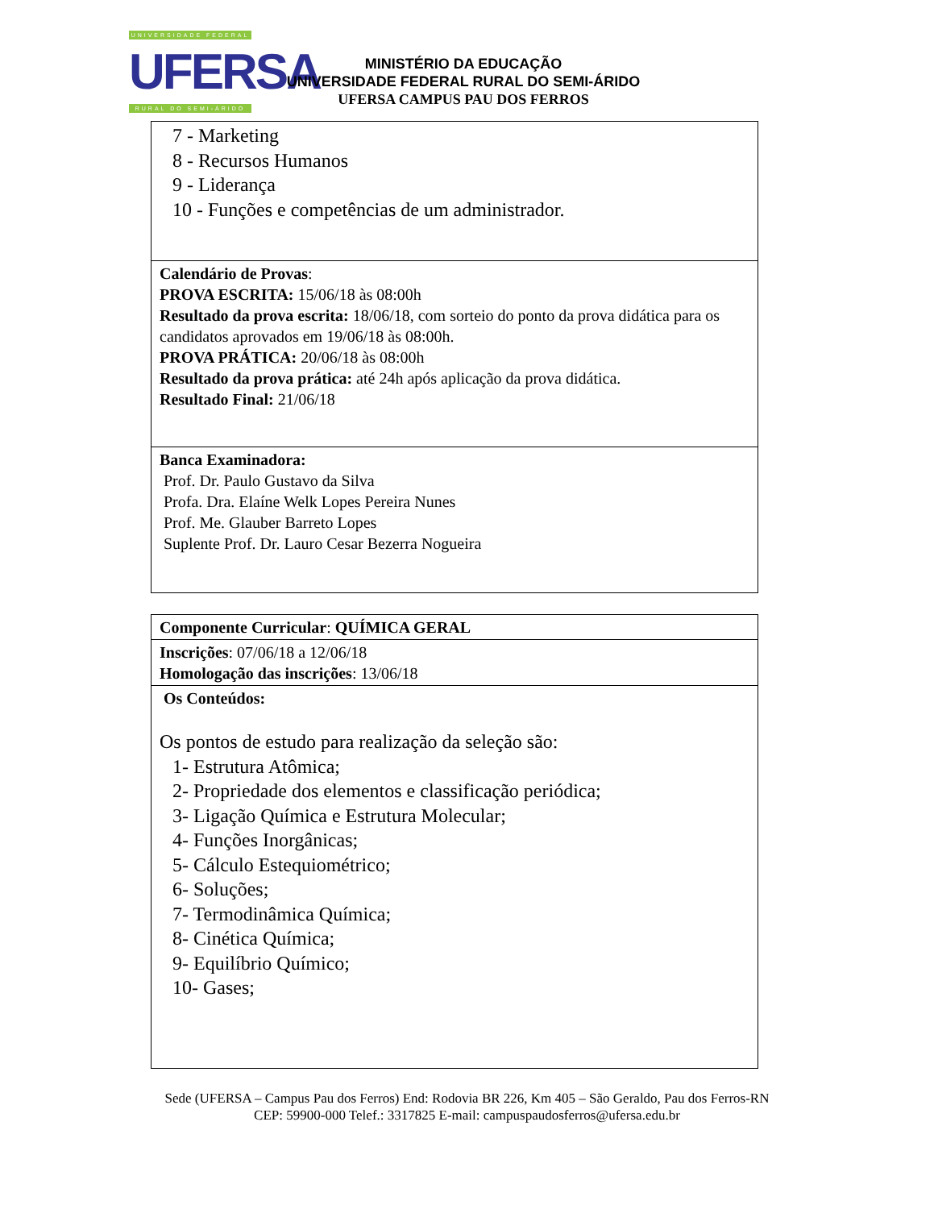UNIVERSIDADE FEDERAL
UFERSA
RURAL DO SEMI-ÁRIDO
MINISTÉRIO DA EDUCAÇÃO
UNIVERSIDADE FEDERAL RURAL DO SEMI-ÁRIDO
UFERSA CAMPUS PAU DOS FERROS
| 7 - Marketing 8 - Recursos Humanos 9 - Liderança 10 - Funções e competências de um administrador. |
| Calendário de Provas : PROVA ESCRITA: 15/06/18 às 08:00h Resultado da prova escrita: 18/06/18, com sorteio do ponto da prova didática para os candidatos aprovados em 19/06/18 às 08:00h. PROVA PRÁTICA: 20/06/18 às 08:00h Resultado da prova prática: até 24h após aplicação da prova didática. Resultado Final: 21/06/18 |
| Banca Examinadora: Prof. Dr. Paulo Gustavo da Silva Profa. Dra. Elaíne Welk Lopes Pereira Nunes Prof. Me. Glauber Barreto Lopes Suplente Prof. Dr. Lauro Cesar Bezerra Nogueira |
| Componente Curricular : QUÍMICA GERAL |
| Inscrições : 07/06/18 a 12/06/18 Homologação das inscrições : 13/06/18 |
| Os Conteúdos: Os pontos de estudo para realização da seleção são: 1- Estrutura Atômica; 2- Propriedade dos elementos e classificação periódica; 3- Ligação Química e Estrutura Molecular; 4- Funções Inorgânicas; 5- Cálculo Estequiométrico; 6- Soluções; 7- Termodinâmica Química; 8- Cinética Química; 9- Equilíbrio Químico; 10- Gases; |
Sede (UFERSA – Campus Pau dos Ferros) End: Rodovia BR 226, Km 405 – São Geraldo, Pau dos Ferros-RN
CEP: 59900-000 Telef.: 3317825 E-mail: campuspaudosferros@ufersa.edu.br